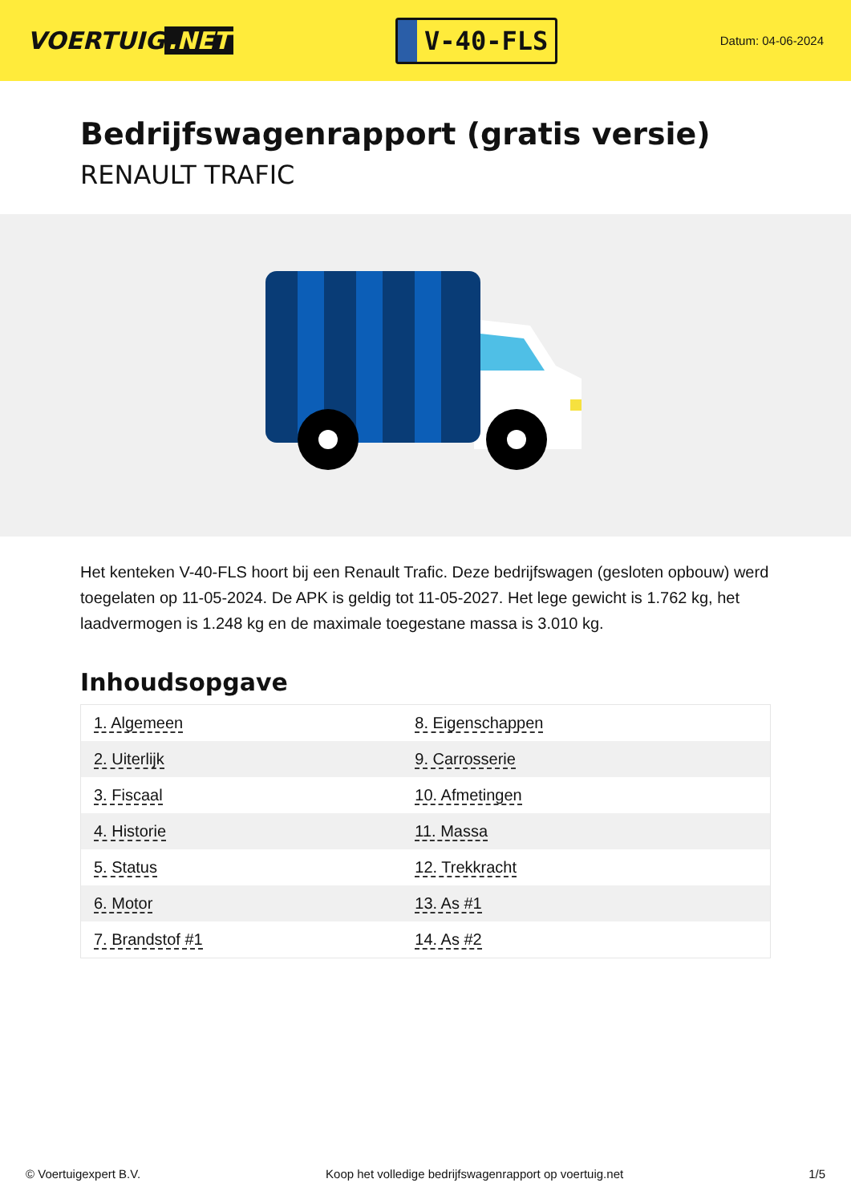VOERTUIG.NET
V-40-FLS
Datum: 04-06-2024
Bedrijfswagenrapport (gratis versie)
RENAULT TRAFIC
Het kenteken V-40-FLS hoort bij een Renault Trafic. Deze bedrijfswagen (gesloten opbouw) werd toegelaten op 11-05-2024. De APK is geldig tot 11-05-2027. Het lege gewicht is 1.762 kg, het laadvermogen is 1.248 kg en de maximale toegestane massa is 3.010 kg.
Inhoudsopgave
| 1. Algemeen | 8. Eigenschappen |
| 2. Uiterlijk | 9. Carrosserie |
| 3. Fiscaal | 10. Afmetingen |
| 4. Historie | 11. Massa |
| 5. Status | 12. Trekkracht |
| 6. Motor | 13. As #1 |
| 7. Brandstof #1 | 14. As #2 |
© Voertuigexpert B.V. Koop het volledige bedrijfswagenrapport op voertuig.net 1/5